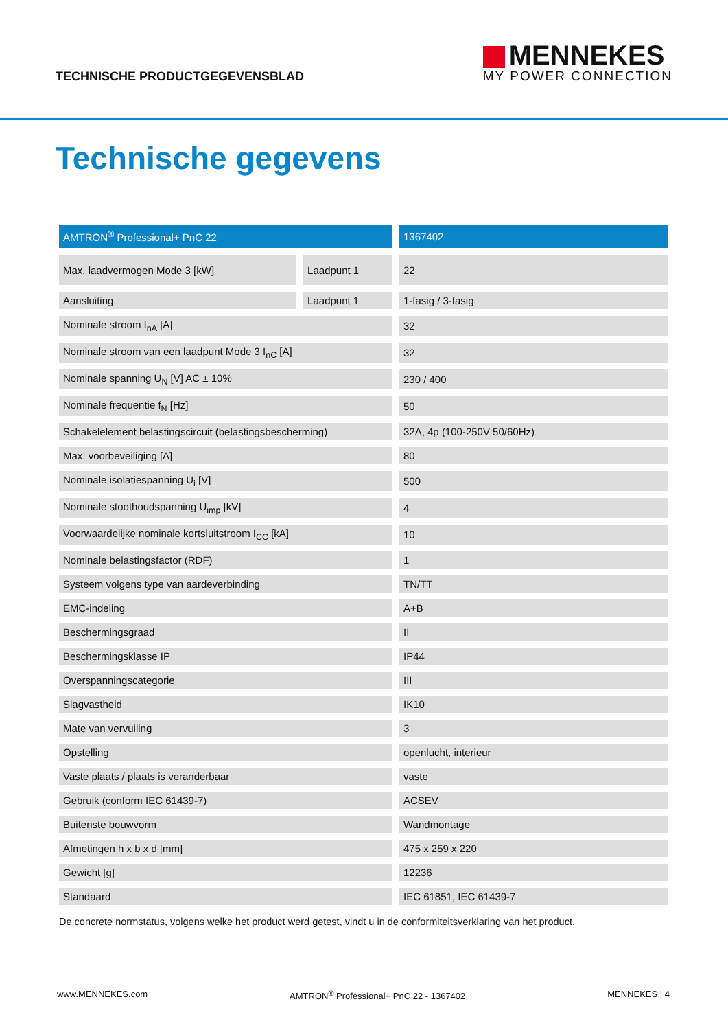TECHNISCHE PRODUCTGEGEVENSBLAD
MENNEKES
MY POWER CONNECTION
Technische gegevens
| AMTRON<sup>®</sup> Professional+ PnC 22 | | 1367402 |
| --- | --- | --- |
| Max. laadvermogen Mode 3 [kW] | Laadpunt 1 | 22 |
| Aansluiting | Laadpunt 1 | 1-fasig / 3-fasig |
| Nominale stroom I<sub>nA</sub> [A] | | 32 |
| Nominale stroom van een laadpunt Mode 3 I<sub>nC</sub> [A] | | 32 |
| Nominale spanning U<sub>N</sub> [V] AC ± 10% | | 230 / 400 |
| Nominale frequentie f<sub>N</sub> [Hz] | | 50 |
| Schakelelement belastingscircuit (belastingsbescherming) | | 32A, 4p (100-250V 50/60Hz) |
| Max. voorbeveiliging [A] | | 80 |
| Nominale isolatiespanning U<sub>i</sub> [V] | | 500 |
| Nominale stoothoudspanning U<sub>imp</sub> [kV] | | 4 |
| Voorwaardelijke nominale kortsluitstroom I<sub>CC</sub> [kA] | | 10 |
| Nominale belastingsfactor (RDF) | | 1 |
| Systeem volgens type van aardeverbinding | | TN/TT |
| EMC-indeling | | A+B |
| Beschermingsgraad | | II |
| Beschermingsklasse IP | | IP44 |
| Overspanningscategorie | | III |
| Slagvastheid | | IK10 |
| Mate van vervuiling | | 3 |
| Opstelling | | openlucht, interieur |
| Vaste plaats / plaats is veranderbaar | | vaste |
| Gebruik (conform IEC 61439-7) | | ACSEV |
| Buitenste bouwvorm | | Wandmontage |
| Afmetingen h x b x d [mm] | | 475 x 259 x 220 |
| Gewicht [g] | | 12236 |
| Standaard | | IEC 61851, IEC 61439-7 |
De concrete normstatus, volgens welke het product werd getest, vindt u in de conformiteitsverklaring van het product.
www.MENNEKES.com AMTRON<sup>®</sup> Professional+ PnC 22 - 1367402 MENNEKES | 4